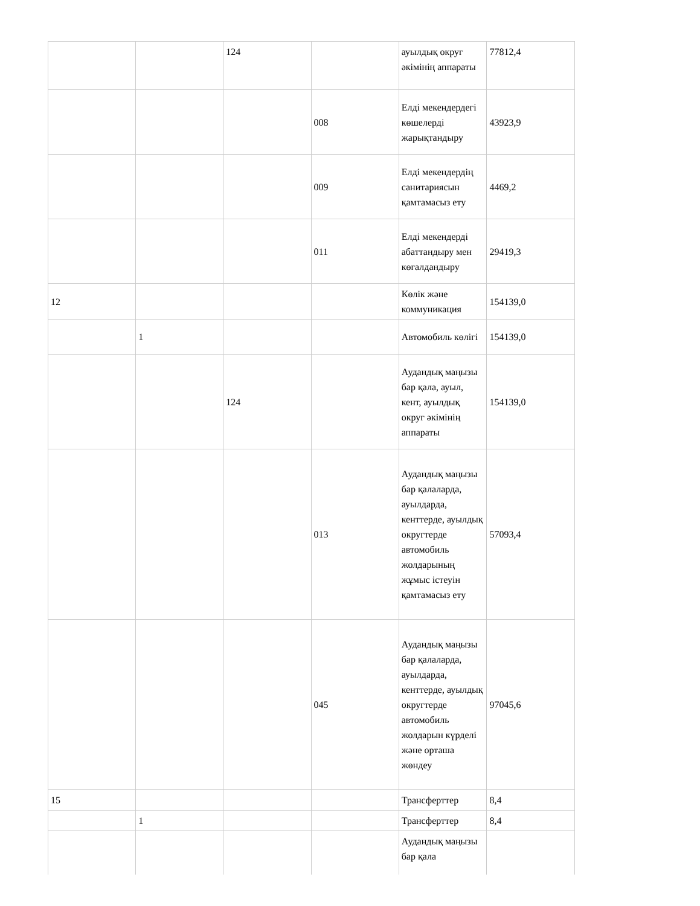| | | 124 | | ауылдық округ әкімінің аппараты | 77812,4 |
| | | | 008 | Елді мекендердегі көшелерді жарықтандыру | 43923,9 |
| | | | 009 | Елді мекендердің санитариясын қамтамасыз ету | 4469,2 |
| | | | 011 | Елді мекендерді абаттандыру мен көгалдандыру | 29419,3 |
| 12 | | | | Көлік және коммуникация | 154139,0 |
| | 1 | | | Автомобиль көлігі | 154139,0 |
| | | 124 | | Аудандық маңызы бар қала, ауыл, кент, ауылдық округ әкімінің аппараты | 154139,0 |
| | | | 013 | Аудандық маңызы бар қалаларда, ауылдарда, кенттерде, ауылдық округтерде автомобиль жолдарының жұмыс істеуін қамтамасыз ету | 57093,4 |
| | | | 045 | Аудандық маңызы бар қалаларда, ауылдарда, кенттерде, ауылдық округтерде автомобиль жолдарын күрделі және орташа жөндеу | 97045,6 |
| 15 | | | | Трансферттер | 8,4 |
| | 1 | | | Трансферттер | 8,4 |
| | | | | Аудандық маңызы бар қала | |